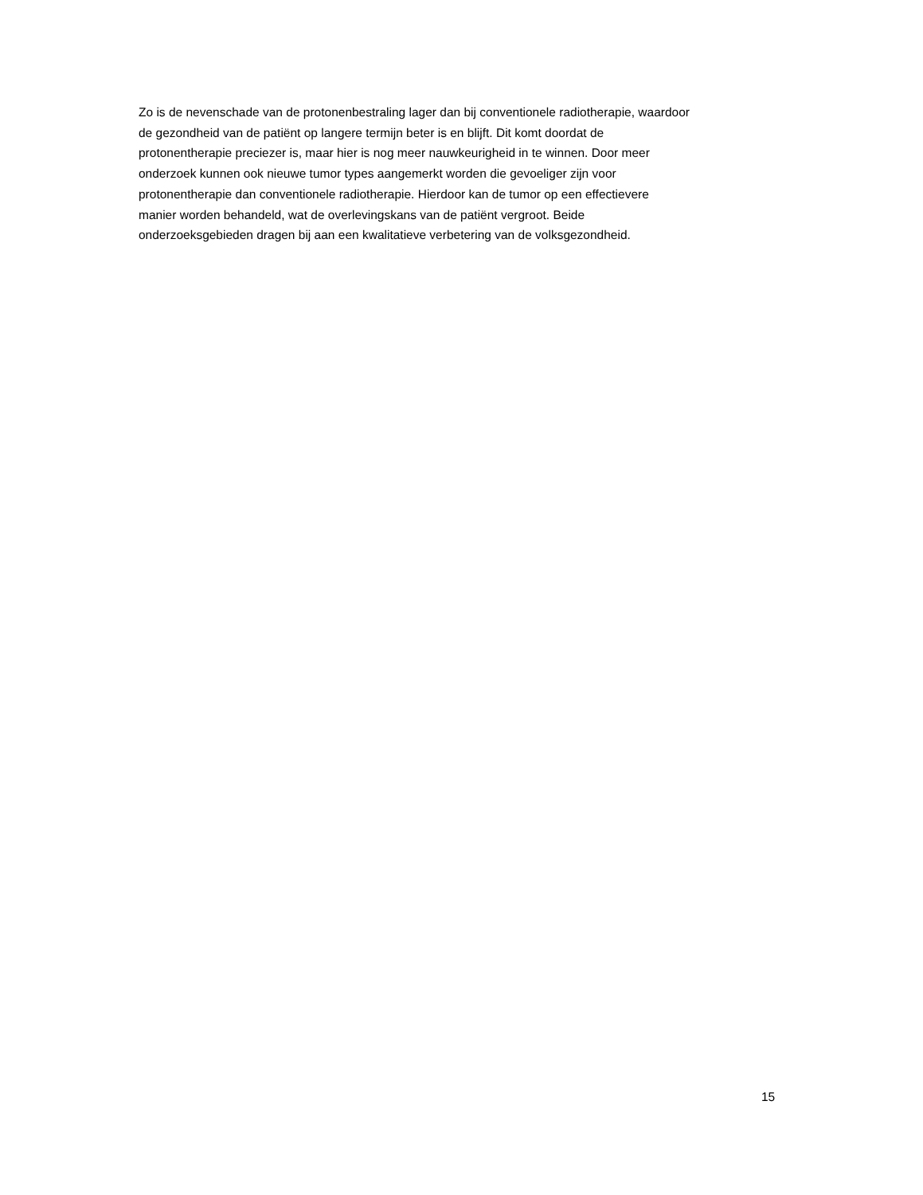Zo is de nevenschade van de protonenbestraling lager dan bij conventionele radiotherapie, waardoor
de gezondheid van de patiënt op langere termijn beter is en blijft. Dit komt doordat de
protonentherapie preciezer is, maar hier is nog meer nauwkeurigheid in te winnen. Door meer
onderzoek kunnen ook nieuwe tumor types aangemerkt worden die gevoeliger zijn voor
protonentherapie dan conventionele radiotherapie. Hierdoor kan de tumor op een effectievere
manier worden behandeld, wat de overlevingskans van de patiënt vergroot. Beide
onderzoeksgebieden dragen bij aan een kwalitatieve verbetering van de volksgezondheid.
15